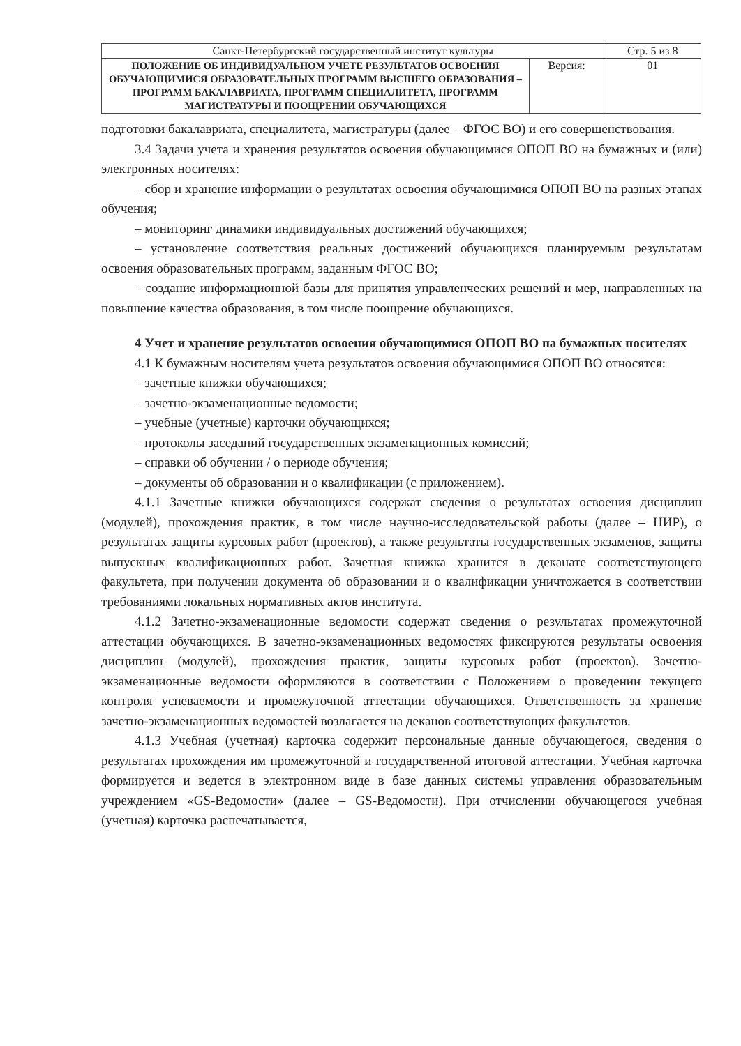| Санкт-Петербургский государственный институт культуры | | Стр. 5 из 8 |
| ПОЛОЖЕНИЕ ОБ ИНДИВИДУАЛЬНОМ УЧЕТЕ РЕЗУЛЬТАТОВ ОСВОЕНИЯ ОБУЧАЮЩИМИСЯ ОБРАЗОВАТЕЛЬНЫХ ПРОГРАММ ВЫСШЕГО ОБРАЗОВАНИЯ – ПРОГРАММ БАКАЛАВРИАТА, ПРОГРАММ СПЕЦИАЛИТЕТА, ПРОГРАММ МАГИСТРАТУРЫ И ПООЩРЕНИИ ОБУЧАЮЩИХСЯ | Версия: | 01 |
подготовки бакалавриата, специалитета, магистратуры (далее – ФГОС ВО) и его совершенствования.
3.4 Задачи учета и хранения результатов освоения обучающимися ОПОП ВО на бумажных и (или) электронных носителях:
– сбор и хранение информации о результатах освоения обучающимися ОПОП ВО на разных этапах обучения;
– мониторинг динамики индивидуальных достижений обучающихся;
– установление соответствия реальных достижений обучающихся планируемым результатам освоения образовательных программ, заданным ФГОС ВО;
– создание информационной базы для принятия управленческих решений и мер, направленных на повышение качества образования, в том числе поощрение обучающихся.
4 Учет и хранение результатов освоения обучающимися ОПОП ВО на бумажных носителях
4.1 К бумажным носителям учета результатов освоения обучающимися ОПОП ВО относятся:
– зачетные книжки обучающихся;
– зачетно-экзаменационные ведомости;
– учебные (учетные) карточки обучающихся;
– протоколы заседаний государственных экзаменационных комиссий;
– справки об обучении / о периоде обучения;
– документы об образовании и о квалификации (с приложением).
4.1.1 Зачетные книжки обучающихся содержат сведения о результатах освоения дисциплин (модулей), прохождения практик, в том числе научно-исследовательской работы (далее – НИР), о результатах защиты курсовых работ (проектов), а также результаты государственных экзаменов, защиты выпускных квалификационных работ. Зачетная книжка хранится в деканате соответствующего факультета, при получении документа об образовании и о квалификации уничтожается в соответствии требованиями локальных нормативных актов института.
4.1.2 Зачетно-экзаменационные ведомости содержат сведения о результатах промежуточной аттестации обучающихся. В зачетно-экзаменационных ведомостях фиксируются результаты освоения дисциплин (модулей), прохождения практик, защиты курсовых работ (проектов). Зачетно-экзаменационные ведомости оформляются в соответствии с Положением о проведении текущего контроля успеваемости и промежуточной аттестации обучающихся. Ответственность за хранение зачетно-экзаменационных ведомостей возлагается на деканов соответствующих факультетов.
4.1.3 Учебная (учетная) карточка содержит персональные данные обучающегося, сведения о результатах прохождения им промежуточной и государственной итоговой аттестации. Учебная карточка формируется и ведется в электронном виде в базе данных системы управления образовательным учреждением «GS-Ведомости» (далее – GS-Ведомости). При отчислении обучающегося учебная (учетная) карточка распечатывается,